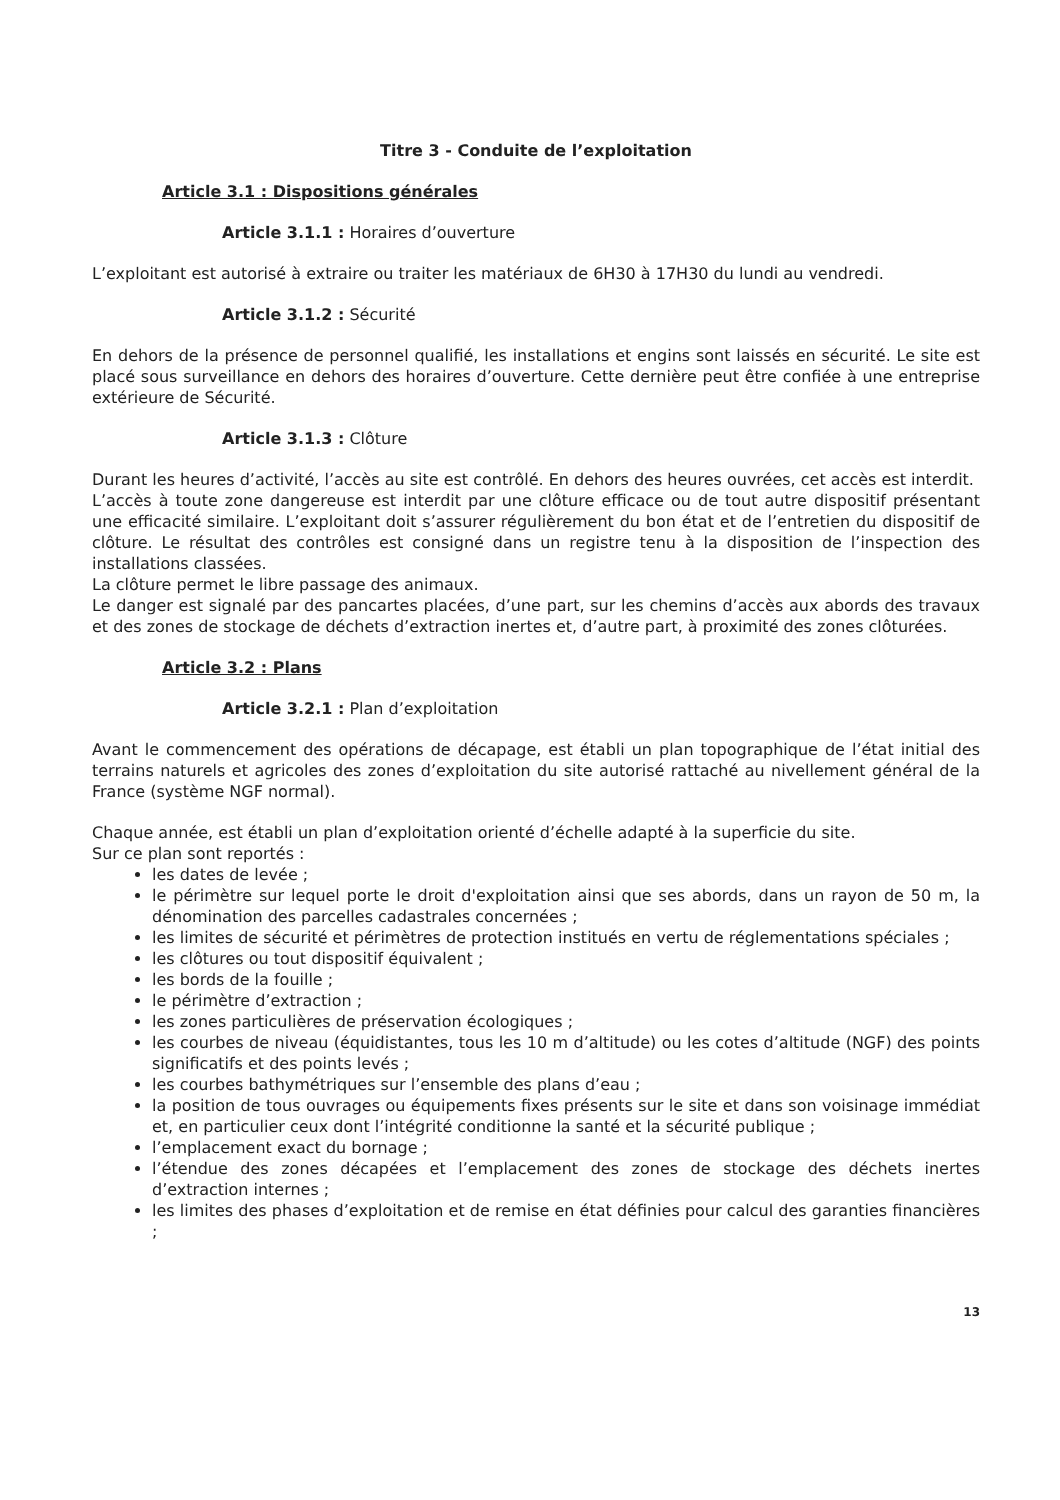Titre 3 - Conduite de l’exploitation
Article 3.1 : Dispositions générales
Article 3.1.1 : Horaires d’ouverture
L’exploitant est autorisé à extraire ou traiter les matériaux de 6H30 à 17H30 du lundi au vendredi.
Article 3.1.2 : Sécurité
En dehors de la présence de personnel qualifié, les installations et engins sont laissés en sécurité. Le site est placé sous surveillance en dehors des horaires d’ouverture. Cette dernière peut être confiée à une entreprise extérieure de Sécurité.
Article 3.1.3 : Clôture
Durant les heures d’activité, l’accès au site est contrôlé. En dehors des heures ouvrées, cet accès est interdit.
L’accès à toute zone dangereuse est interdit par une clôture efficace ou de tout autre dispositif présentant une efficacité similaire. L’exploitant doit s’assurer régulièrement du bon état et de l’entretien du dispositif de clôture. Le résultat des contrôles est consigné dans un registre tenu à la disposition de l’inspection des installations classées.
La clôture permet le libre passage des animaux.
Le danger est signalé par des pancartes placées, d’une part, sur les chemins d’accès aux abords des travaux et des zones de stockage de déchets d’extraction inertes et, d’autre part, à proximité des zones clôturées.
Article 3.2 : Plans
Article 3.2.1 : Plan d’exploitation
Avant le commencement des opérations de décapage, est établi un plan topographique de l’état initial des terrains naturels et agricoles des zones d’exploitation du site autorisé rattaché au nivellement général de la France (système NGF normal).
Chaque année, est établi un plan d’exploitation orienté d’échelle adapté à la superficie du site.
Sur ce plan sont reportés :
les dates de levée ;
le périmètre sur lequel porte le droit d'exploitation ainsi que ses abords, dans un rayon de 50 m, la dénomination des parcelles cadastrales concernées ;
les limites de sécurité et périmètres de protection institués en vertu de réglementations spéciales ;
les clôtures ou tout dispositif équivalent ;
les bords de la fouille ;
le périmètre d’extraction ;
les zones particulières de préservation écologiques ;
les courbes de niveau (équidistantes, tous les 10 m d’altitude) ou les cotes d’altitude (NGF) des points significatifs et des points levés ;
les courbes bathymétriques sur l’ensemble des plans d’eau ;
la position de tous ouvrages ou équipements fixes présents sur le site et dans son voisinage immédiat et, en particulier ceux dont l’intégrité conditionne la santé et la sécurité publique ;
l’emplacement exact du bornage ;
l’étendue des zones décapées et l’emplacement des zones de stockage des déchets inertes d’extraction internes ;
les limites des phases d’exploitation et de remise en état définies pour calcul des garanties financières ;
13